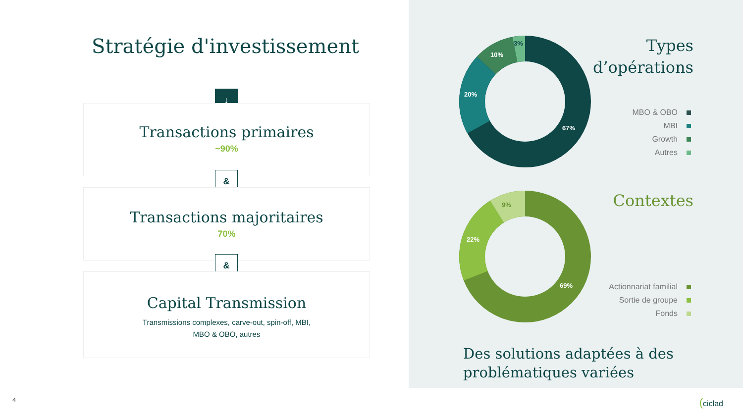Stratégie d'investissement
↓
Transactions primaires
~90%
&
Transactions majoritaires
70%
&
Capital Transmission
Transmissions complexes, carve-out, spin-off, MBI,
MBO & OBO, autres
67%
20%
10%
3%
Types
d’opérations
MBO & OBO
MBI
Growth
Autres
69%
22%
9%
Contextes
Actionnariat familial
Sortie de groupe
Fonds
Des solutions adaptées à des
problématiques variées
4 (ciclad